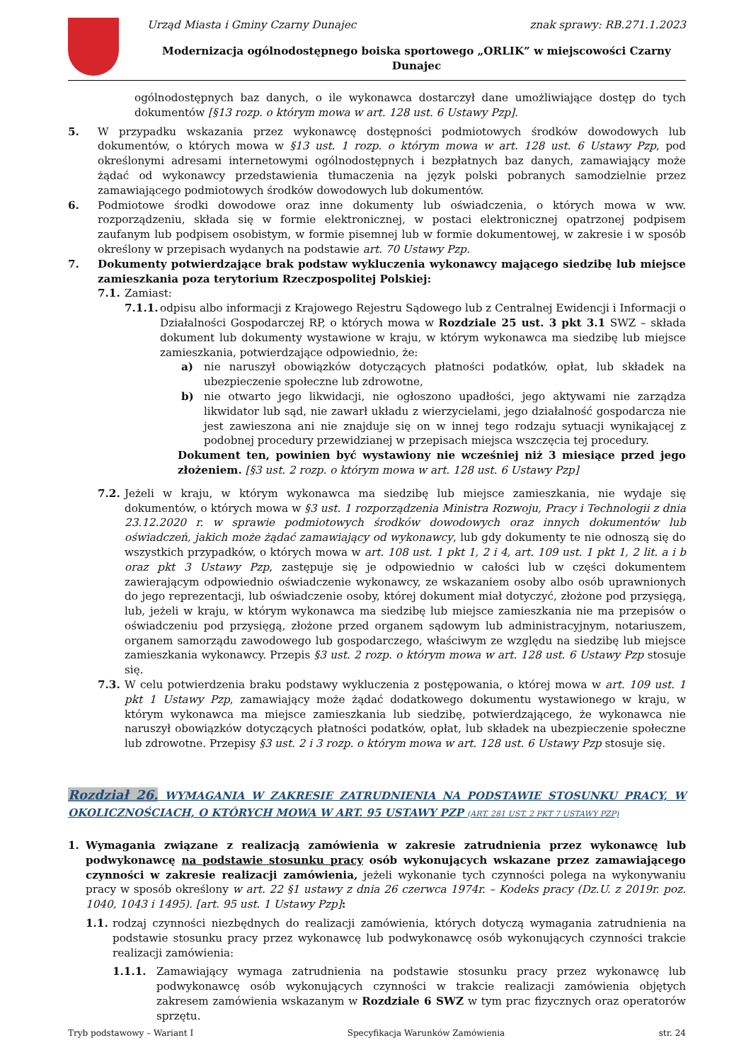Urząd Miasta i Gminy Czarny Dunajec znak sprawy: RB.271.1.2023
Modernizacja ogólnodostępnego boiska sportowego „ORLIK” w miejscowości Czarny Dunajec
ogólnodostępnych baz danych, o ile wykonawca dostarczył dane umożliwiające dostęp do tych dokumentów [§13 rozp. o którym mowa w art. 128 ust. 6 Ustawy Pzp].
5. W przypadku wskazania przez wykonawcę dostępności podmiotowych środków dowodowych lub dokumentów, o których mowa w §13 ust. 1 rozp. o którym mowa w art. 128 ust. 6 Ustawy Pzp, pod określonymi adresami internetowymi ogólnodostępnych i bezpłatnych baz danych, zamawiający może żądać od wykonawcy przedstawienia tłumaczenia na język polski pobranych samodzielnie przez zamawiającego podmiotowych środków dowodowych lub dokumentów.
6. Podmiotowe środki dowodowe oraz inne dokumenty lub oświadczenia, o których mowa w ww. rozporządzeniu, składa się w formie elektronicznej, w postaci elektronicznej opatrzonej podpisem zaufanym lub podpisem osobistym, w formie pisemnej lub w formie dokumentowej, w zakresie i w sposób określony w przepisach wydanych na podstawie art. 70 Ustawy Pzp.
7. Dokumenty potwierdzające brak podstaw wykluczenia wykonawcy mającego siedzibę lub miejsce zamieszkania poza terytorium Rzeczpospolitej Polskiej:
7.1. Zamiast:
7.1.1.
odpisu albo informacji z Krajowego Rejestru Sądowego lub z Centralnej Ewidencji i Informacji o Działalności Gospodarczej RP, o których mowa w Rozdziale 25 ust. 3 pkt 3.1 SWZ – składa dokument lub dokumenty wystawione w kraju, w którym wykonawca ma siedzibę lub miejsce zamieszkania, potwierdzające odpowiednio, że:
a) nie naruszył obowiązków dotyczących płatności podatków, opłat, lub składek na ubezpieczenie społeczne lub zdrowotne,
b) nie otwarto jego likwidacji, nie ogłoszono upadłości, jego aktywami nie zarządza likwidator lub sąd, nie zawarł układu z wierzycielami, jego działalność gospodarcza nie jest zawieszona ani nie znajduje się on w innej tego rodzaju sytuacji wynikającej z podobnej procedury przewidzianej w przepisach miejsca wszczęcia tej procedury.
Dokument ten, powinien być wystawiony nie wcześniej niż 3 miesiące przed jego złożeniem. [§3 ust. 2 rozp. o którym mowa w art. 128 ust. 6 Ustawy Pzp]
7.2. Jeżeli w kraju, w którym wykonawca ma siedzibę lub miejsce zamieszkania, nie wydaje się dokumentów, o których mowa w §3 ust. 1 rozporządzenia Ministra Rozwoju, Pracy i Technologii z dnia 23.12.2020 r. w sprawie podmiotowych środków dowodowych oraz innych dokumentów lub oświadczeń, jakich może żądać zamawiający od wykonawcy, lub gdy dokumenty te nie odnoszą się do wszystkich przypadków, o których mowa w art. 108 ust. 1 pkt 1, 2 i 4, art. 109 ust. 1 pkt 1, 2 lit. a i b oraz pkt 3 Ustawy Pzp, zastępuje się je odpowiednio w całości lub w części dokumentem zawierającym odpowiednio oświadczenie wykonawcy, ze wskazaniem osoby albo osób uprawnionych do jego reprezentacji, lub oświadczenie osoby, której dokument miał dotyczyć, złożone pod przysięgą, lub, jeżeli w kraju, w którym wykonawca ma siedzibę lub miejsce zamieszkania nie ma przepisów o oświadczeniu pod przysięgą, złożone przed organem sądowym lub administracyjnym, notariuszem, organem samorządu zawodowego lub gospodarczego, właściwym ze względu na siedzibę lub miejsce zamieszkania wykonawcy. Przepis §3 ust. 2 rozp. o którym mowa w art. 128 ust. 6 Ustawy Pzp stosuje się.
7.3. W celu potwierdzenia braku podstawy wykluczenia z postępowania, o której mowa w art. 109 ust. 1 pkt 1 Ustawy Pzp, zamawiający może żądać dodatkowego dokumentu wystawionego w kraju, w którym wykonawca ma miejsce zamieszkania lub siedzibę, potwierdzającego, że wykonawca nie naruszył obowiązków dotyczących płatności podatków, opłat, lub składek na ubezpieczenie społeczne lub zdrowotne. Przepisy §3 ust. 2 i 3 rozp. o którym mowa w art. 128 ust. 6 Ustawy Pzp stosuje się.
Rozdział 26. WYMAGANIA W ZAKRESIE ZATRUDNIENIA NA PODSTAWIE STOSUNKU PRACY, W OKOLICZNOŚCIACH, O KTÓRYCH MOWA W ART. 95 USTAWY PZP (ART. 281 UST. 2 PKT 7 USTAWY PZP)
1. Wymagania związane z realizacją zamówienia w zakresie zatrudnienia przez wykonawcę lub podwykonawcę na podstawie stosunku pracy osób wykonujących wskazane przez zamawiającego czynności w zakresie realizacji zamówienia, jeżeli wykonanie tych czynności polega na wykonywaniu pracy w sposób określony w art. 22 §1 ustawy z dnia 26 czerwca 1974r. – Kodeks pracy (Dz.U. z 2019r. poz. 1040, 1043 i 1495). [art. 95 ust. 1 Ustawy Pzp]:
1.1. rodzaj czynności niezbędnych do realizacji zamówienia, których dotyczą wymagania zatrudnienia na podstawie stosunku pracy przez wykonawcę lub podwykonawcę osób wykonujących czynności trakcie realizacji zamówienia:
1.1.1. Zamawiający wymaga zatrudnienia na podstawie stosunku pracy przez wykonawcę lub podwykonawcę osób wykonujących czynności w trakcie realizacji zamówienia objętych zakresem zamówienia wskazanym w Rozdziale 6 SWZ w tym prac fizycznych oraz operatorów sprzętu.
Tryb podstawowy – Wariant I Specyfikacja Warunków Zamówienia str. 24